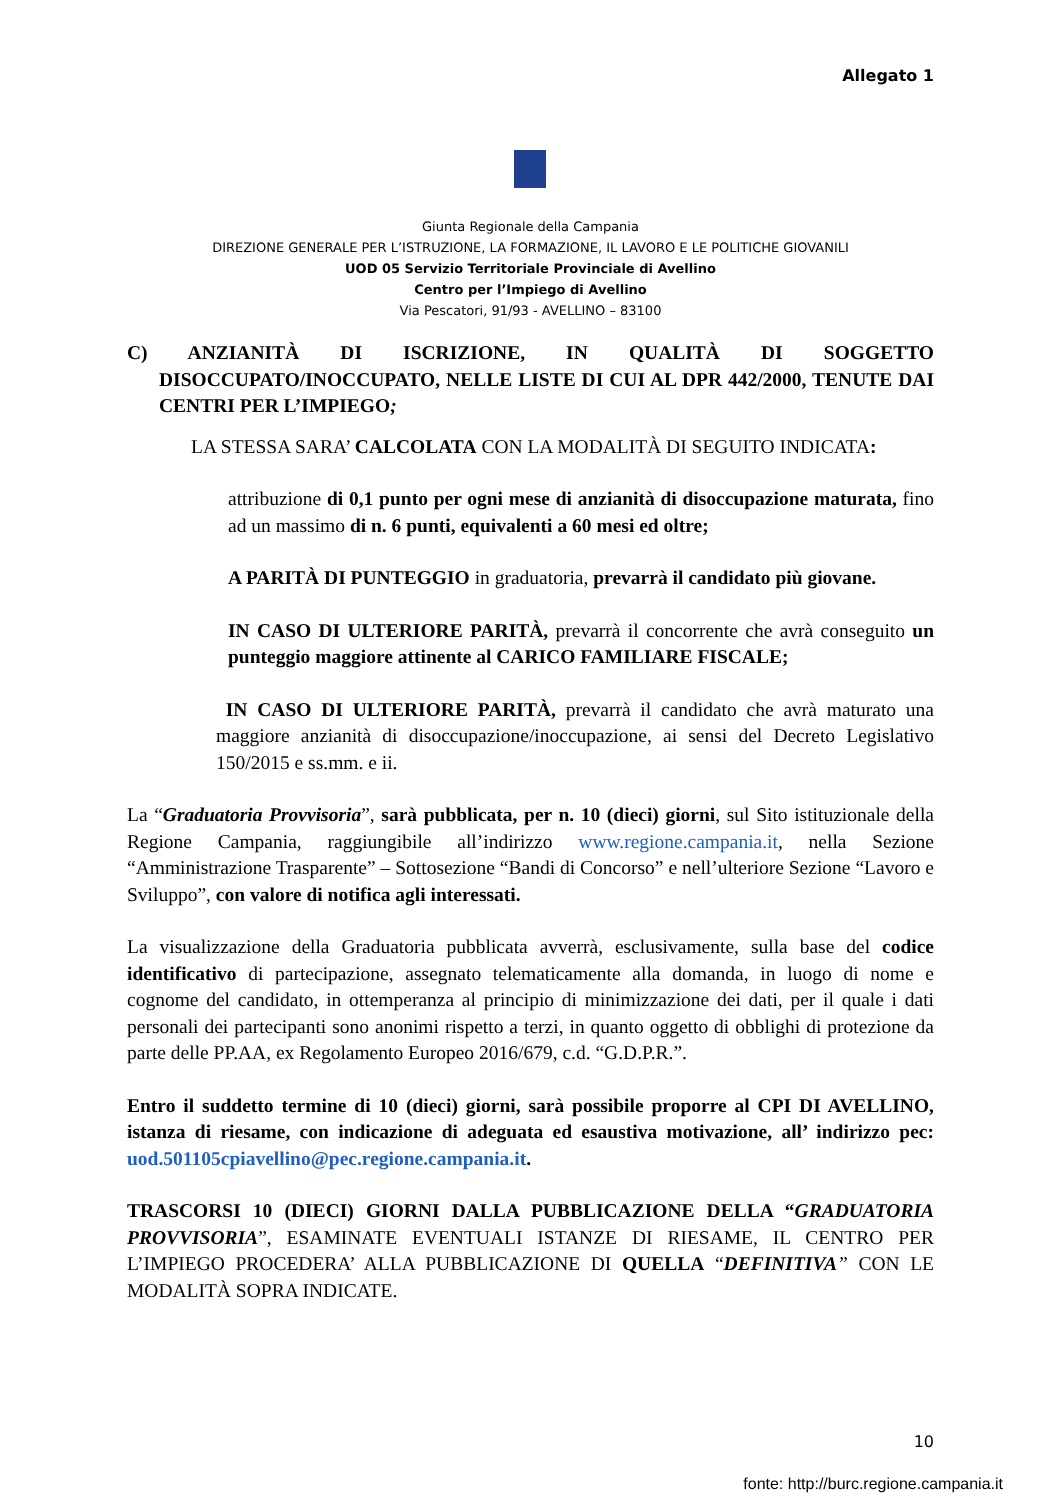Allegato 1
Giunta Regionale della Campania
DIREZIONE GENERALE PER L’ISTRUZIONE, LA FORMAZIONE, IL LAVORO E LE POLITICHE GIOVANILI
UOD 05 Servizio Territoriale Provinciale di Avellino
Centro per l’Impiego di Avellino
Via Pescatori, 91/93 - AVELLINO – 83100
C) ANZIANITÀ DI ISCRIZIONE, IN QUALITÀ DI SOGGETTO DISOCCUPATO/INOCCUPATO, NELLE LISTE DI CUI AL DPR 442/2000, TENUTE DAI CENTRI PER L’IMPIEGO;
LA STESSA SARA’ CALCOLATA CON LA MODALITÀ DI SEGUITO INDICATA:
attribuzione di 0,1 punto per ogni mese di anzianità di disoccupazione maturata, fino ad un massimo di n. 6 punti, equivalenti a 60 mesi ed oltre;
A PARITÀ DI PUNTEGGIO in graduatoria, prevarrà il candidato più giovane.
IN CASO DI ULTERIORE PARITÀ, prevarrà il concorrente che avrà conseguito un punteggio maggiore attinente al CARICO FAMILIARE FISCALE;
IN CASO DI ULTERIORE PARITÀ, prevarrà il candidato che avrà maturato una maggiore anzianità di disoccupazione/inoccupazione, ai sensi del Decreto Legislativo 150/2015 e ss.mm. e ii.
La “Graduatoria Provvisoria”, sarà pubblicata, per n. 10 (dieci) giorni, sul Sito istituzionale della Regione Campania, raggiungibile all’indirizzo www.regione.campania.it, nella Sezione “Amministrazione Trasparente” – Sottosezione “Bandi di Concorso” e nell’ulteriore Sezione “Lavoro e Sviluppo”, con valore di notifica agli interessati.
La visualizzazione della Graduatoria pubblicata avverrà, esclusivamente, sulla base del codice identificativo di partecipazione, assegnato telematicamente alla domanda, in luogo di nome e cognome del candidato, in ottemperanza al principio di minimizzazione dei dati, per il quale i dati personali dei partecipanti sono anonimi rispetto a terzi, in quanto oggetto di obblighi di protezione da parte delle PP.AA, ex Regolamento Europeo 2016/679, c.d. “G.D.P.R.”.
Entro il suddetto termine di 10 (dieci) giorni, sarà possibile proporre al CPI DI AVELLINO, istanza di riesame, con indicazione di adeguata ed esaustiva motivazione, all’ indirizzo pec: uod.501105cpiavellino@pec.regione.campania.it.
TRASCORSI 10 (DIECI) GIORNI DALLA PUBBLICAZIONE DELLA “GRADUATORIA PROVVISORIA”, ESAMINATE EVENTUALI ISTANZE DI RIESAME, IL CENTRO PER L’IMPIEGO PROCEDERA’ ALLA PUBBLICAZIONE DI QUELLA “DEFINITIVA” CON LE MODALITÀ SOPRA INDICATE.
10
fonte: http://burc.regione.campania.it